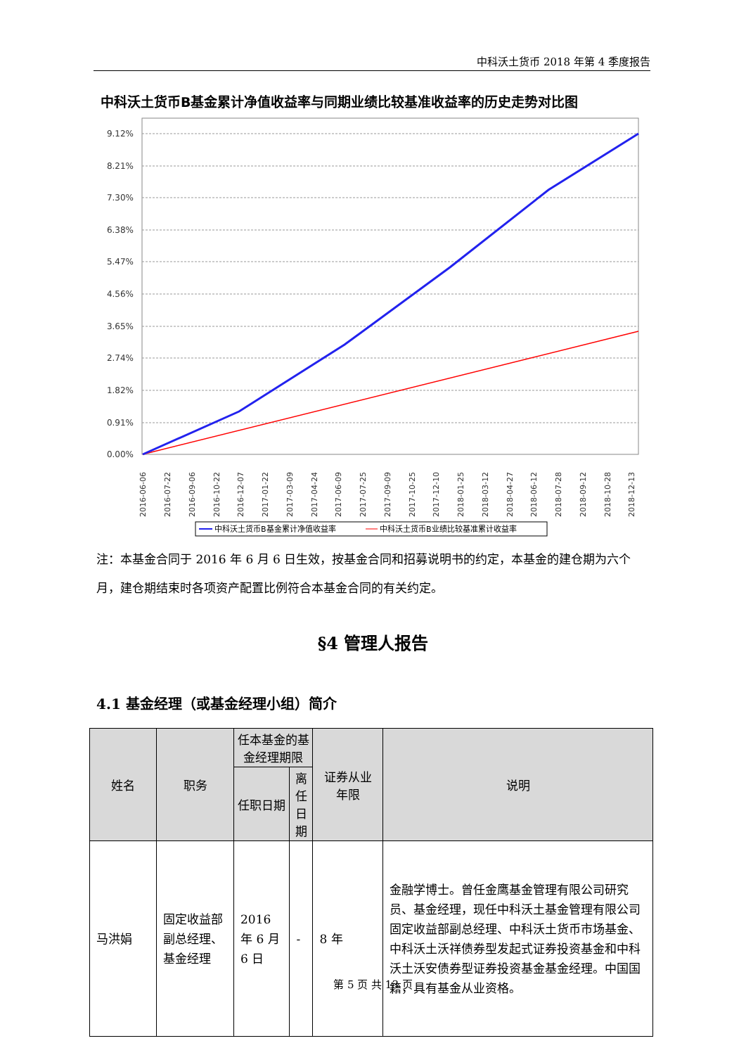中科沃土货币 2018 年第 4 季度报告
中科沃土货币B基金累计净值收益率与同期业绩比较基准收益率的历史走势对比图
9.12%
8.21%
7.30%
6.38%
5.47%
4.56%
3.65%
2.74%
1.82%
0.91%
0.00%
2016-06-06
2016-07-22
2016-09-06
2016-10-22
2016-12-07
2017-01-22
2017-03-09
2017-04-24
2017-06-09
2017-07-25
2017-09-09
2017-10-25
2017-12-10
2018-01-25
2018-03-12
2018-04-27
2018-06-12
2018-07-28
2018-09-12
2018-10-28
2018-12-13
中科沃土货币B基金累计净值收益率
中科沃土货币B业绩比较基准累计收益率
注：本基金合同于 2016 年 6 月 6 日生效，按基金合同和招募说明书的约定，本基金的建仓期为六个月，建仓期结束时各项资产配置比例符合本基金合同的有关约定。
§4 管理人报告
4.1 基金经理（或基金经理小组）简介
| 姓名 | 职务 | 任本基金的基金经理期限 | | 证券从业 年限 | 说明 |
| --- | --- | --- | --- | --- | --- |
| | | 任职日期 | 离任日期 | | |
| 马洪娟 | 固定收益部副总经理、基金经理 | 2016 年 6 月 6 日 | - | 8 年 | 金融学博士。曾任金鹰基金管理有限公司研究员、基金经理，现任中科沃土基金管理有限公司固定收益部副总经理、中科沃土货币市场基金、中科沃土沃祥债券型发起式证券投资基金和中科沃土沃安债券型证券投资基金基金经理。中国国籍，具有基金从业资格。 |
第 5 页 共 13 页